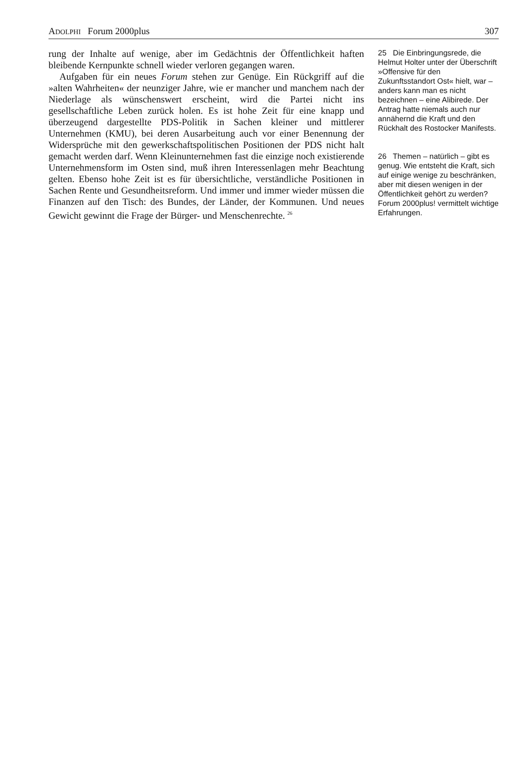ADOLPHI Forum 2000plus 307
rung der Inhalte auf wenige, aber im Gedächtnis der Öffentlichkeit haften bleibende Kernpunkte schnell wieder verloren gegangen waren.
Aufgaben für ein neues Forum stehen zur Genüge. Ein Rückgriff auf die »alten Wahrheiten« der neunziger Jahre, wie er mancher und manchem nach der Niederlage als wünschenswert erscheint, wird die Partei nicht ins gesellschaftliche Leben zurück holen. Es ist hohe Zeit für eine knapp und überzeugend dargestellte PDS-Politik in Sachen kleiner und mittlerer Unternehmen (KMU), bei deren Ausarbeitung auch vor einer Benennung der Widersprüche mit den gewerkschaftspolitischen Positionen der PDS nicht halt gemacht werden darf. Wenn Kleinunternehmen fast die einzige noch existierende Unternehmensform im Osten sind, muß ihren Interessenlagen mehr Beachtung gelten. Ebenso hohe Zeit ist es für übersichtliche, verständliche Positionen in Sachen Rente und Gesundheitsreform. Und immer und immer wieder müssen die Finanzen auf den Tisch: des Bundes, der Länder, der Kommunen. Und neues Gewicht gewinnt die Frage der Bürger- und Menschenrechte. <sup>26</sup>
25 Die Einbringungsrede, die Helmut Holter unter der Überschrift »Offensive für den Zukunftsstandort Ost« hielt, war – anders kann man es nicht bezeichnen – eine Alibirede. Der Antrag hatte niemals auch nur annähernd die Kraft und den Rückhalt des Rostocker Manifests.
26 Themen – natürlich – gibt es genug. Wie entsteht die Kraft, sich auf einige wenige zu beschränken, aber mit diesen wenigen in der Öffentlichkeit gehört zu werden? Forum 2000plus! vermittelt wichtige Erfahrungen.